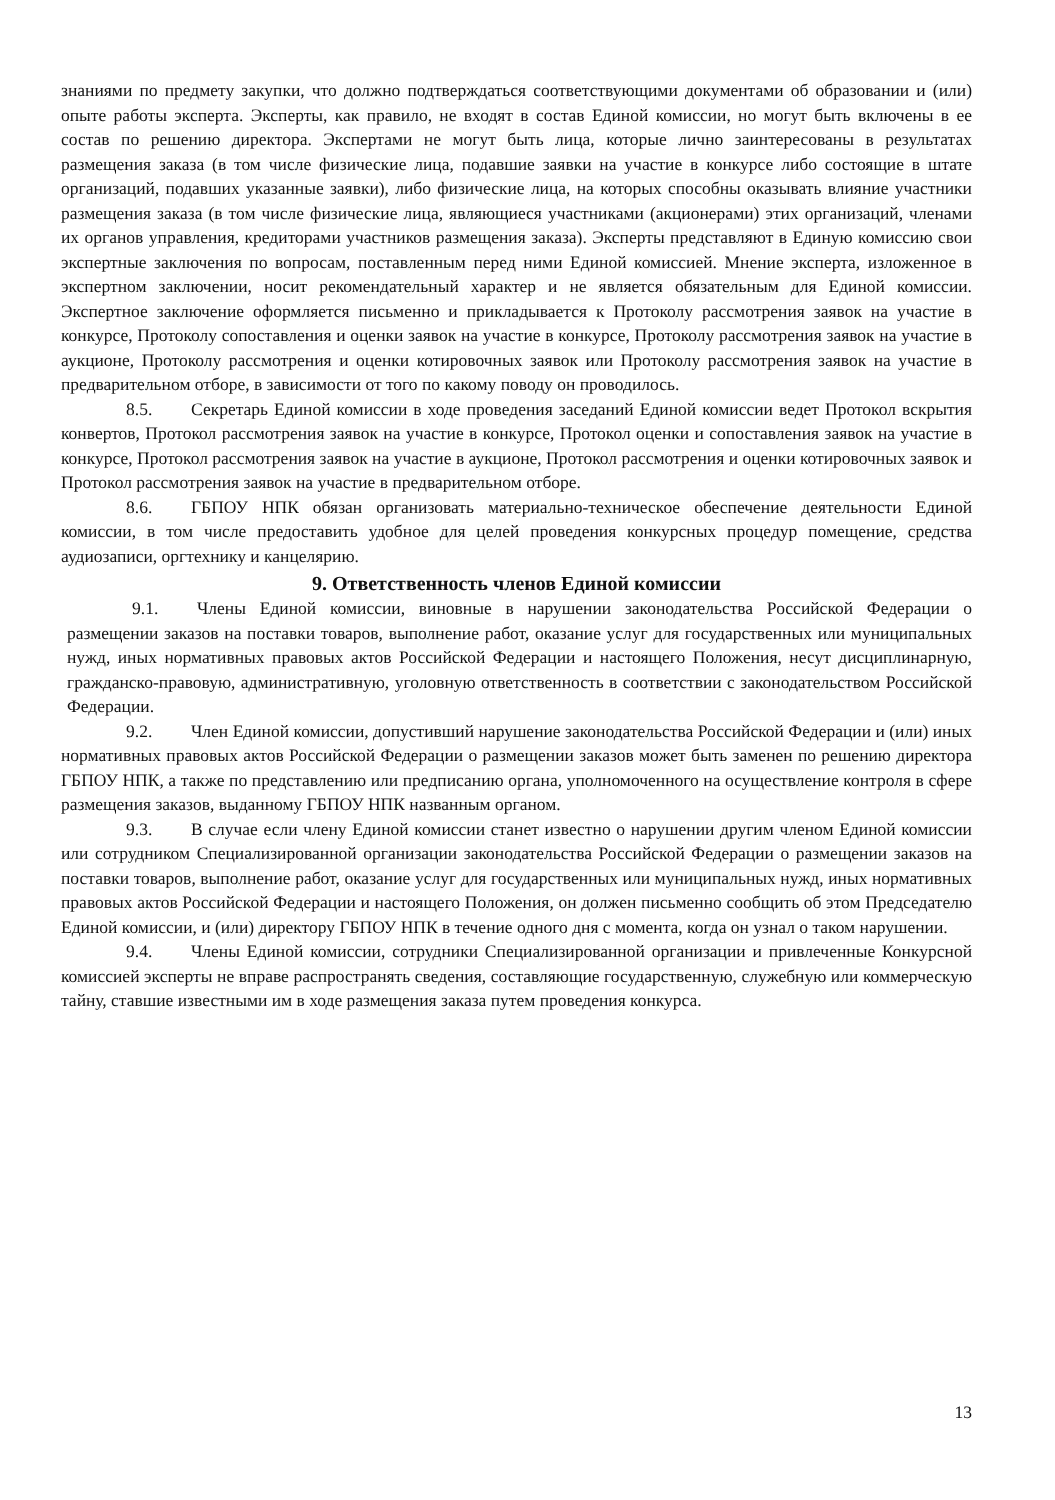знаниями по предмету закупки, что должно подтверждаться соответствующими документами об образовании и (или) опыте работы эксперта. Эксперты, как правило, не входят в состав Единой комиссии, но могут быть включены в ее состав по решению директора. Экспертами не могут быть лица, которые лично заинтересованы в результатах размещения заказа (в том числе физические лица, подавшие заявки на участие в конкурсе либо состоящие в штате организаций, подавших указанные заявки), либо физические лица, на которых способны оказывать влияние участники размещения заказа (в том числе физические лица, являющиеся участниками (акционерами) этих организаций, членами их органов управления, кредиторами участников размещения заказа). Эксперты представляют в Единую комиссию свои экспертные заключения по вопросам, поставленным перед ними Единой комиссией. Мнение эксперта, изложенное в экспертном заключении, носит рекомендательный характер и не является обязательным для Единой комиссии. Экспертное заключение оформляется письменно и прикладывается к Протоколу рассмотрения заявок на участие в конкурсе, Протоколу сопоставления и оценки заявок на участие в конкурсе, Протоколу рассмотрения заявок на участие в аукционе, Протоколу рассмотрения и оценки котировочных заявок или Протоколу рассмотрения заявок на участие в предварительном отборе, в зависимости от того по какому поводу он проводилось.
8.5. Секретарь Единой комиссии в ходе проведения заседаний Единой комиссии ведет Протокол вскрытия конвертов, Протокол рассмотрения заявок на участие в конкурсе, Протокол оценки и сопоставления заявок на участие в конкурсе, Протокол рассмотрения заявок на участие в аукционе, Протокол рассмотрения и оценки котировочных заявок и Протокол рассмотрения заявок на участие в предварительном отборе.
8.6. ГБПОУ НПК обязан организовать материально-техническое обеспечение деятельности Единой комиссии, в том числе предоставить удобное для целей проведения конкурсных процедур помещение, средства аудиозаписи, оргтехнику и канцелярию.
9. Ответственность членов Единой комиссии
9.1. Члены Единой комиссии, виновные в нарушении законодательства Российской Федерации о размещении заказов на поставки товаров, выполнение работ, оказание услуг для государственных или муниципальных нужд, иных нормативных правовых актов Российской Федерации и настоящего Положения, несут дисциплинарную, гражданско-правовую, административную, уголовную ответственность в соответствии с законодательством Российской Федерации.
9.2. Член Единой комиссии, допустивший нарушение законодательства Российской Федерации и (или) иных нормативных правовых актов Российской Федерации о размещении заказов может быть заменен по решению директора ГБПОУ НПК, а также по представлению или предписанию органа, уполномоченного на осуществление контроля в сфере размещения заказов, выданному ГБПОУ НПК названным органом.
9.3. В случае если члену Единой комиссии станет известно о нарушении другим членом Единой комиссии или сотрудником Специализированной организации законодательства Российской Федерации о размещении заказов на поставки товаров, выполнение работ, оказание услуг для государственных или муниципальных нужд, иных нормативных правовых актов Российской Федерации и настоящего Положения, он должен письменно сообщить об этом Председателю Единой комиссии, и (или) директору ГБПОУ НПК в течение одного дня с момента, когда он узнал о таком нарушении.
9.4. Члены Единой комиссии, сотрудники Специализированной организации и привлеченные Конкурсной комиссией эксперты не вправе распространять сведения, составляющие государственную, служебную или коммерческую тайну, ставшие известными им в ходе размещения заказа путем проведения конкурса.
13